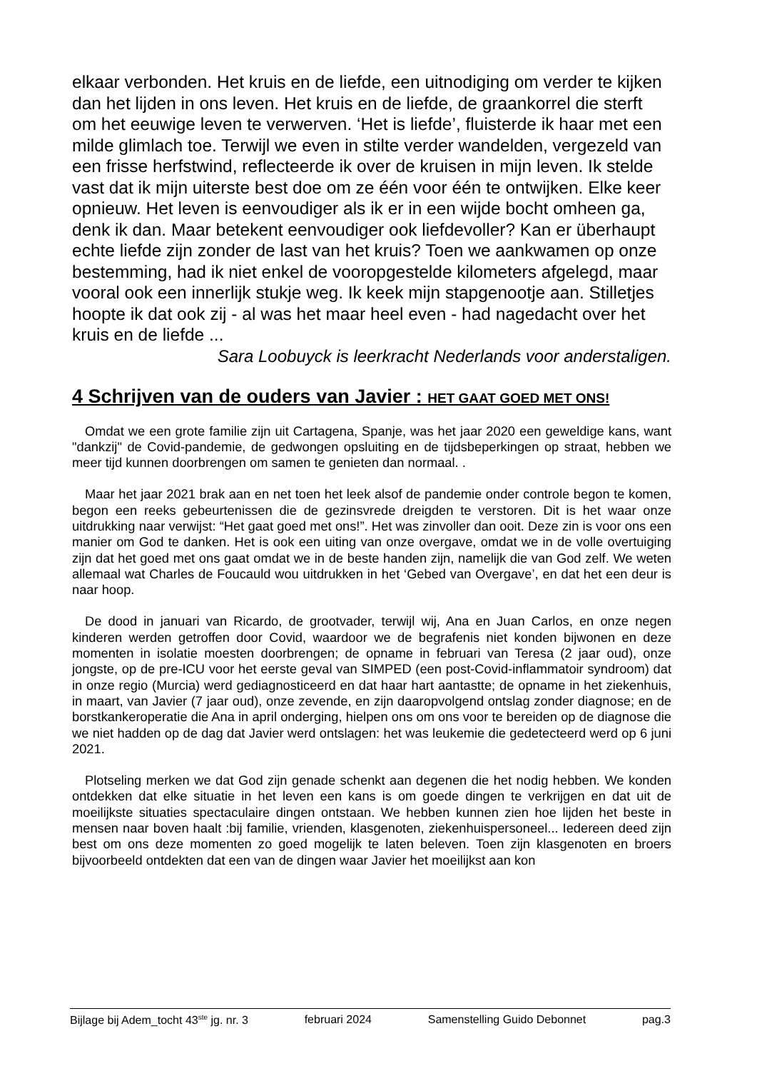elkaar verbonden. Het kruis en de liefde, een uitnodiging om verder te kijken dan het lijden in ons leven. Het kruis en de liefde, de graankorrel die sterft om het eeuwige leven te verwerven. ‘Het is liefde’, fluisterde ik haar met een milde glimlach toe. Terwijl we even in stilte verder wandelden, vergezeld van een frisse herfstwind, reflecteerde ik over de kruisen in mijn leven. Ik stelde vast dat ik mijn uiterste best doe om ze één voor één te ontwijken. Elke keer opnieuw. Het leven is eenvoudiger als ik er in een wijde bocht omheen ga, denk ik dan. Maar betekent eenvoudiger ook liefdevoller? Kan er überhaupt echte liefde zijn zonder de last van het kruis? Toen we aankwamen op onze bestemming, had ik niet enkel de vooropgestelde kilometers afgelegd, maar vooral ook een innerlijk stukje weg. Ik keek mijn stapgenootje aan. Stilletjes hoopte ik dat ook zij - al was het maar heel even - had nagedacht over het kruis en de liefde ...
Sara Loobuyck is leerkracht Nederlands voor anderstaligen.
4 Schrijven van de ouders van Javier : HET GAAT GOED MET ONS!
Omdat we een grote familie zijn uit Cartagena, Spanje, was het jaar 2020 een geweldige kans, want "dankzij" de Covid-pandemie, de gedwongen opsluiting en de tijdsbeperkingen op straat, hebben we meer tijd kunnen doorbrengen om samen te genieten dan normaal. .
Maar het jaar 2021 brak aan en net toen het leek alsof de pandemie onder controle begon te komen, begon een reeks gebeurtenissen die de gezinsvrede dreigden te verstoren. Dit is het waar onze uitdrukking naar verwijst: “Het gaat goed met ons!”. Het was zinvoller dan ooit. Deze zin is voor ons een manier om God te danken. Het is ook een uiting van onze overgave, omdat we in de volle overtuiging zijn dat het goed met ons gaat omdat we in de beste handen zijn, namelijk die van God zelf. We weten allemaal wat Charles de Foucauld wou uitdrukken in het ‘Gebed van Overgave’, en dat het een deur is naar hoop.
De dood in januari van Ricardo, de grootvader, terwijl wij, Ana en Juan Carlos, en onze negen kinderen werden getroffen door Covid, waardoor we de begrafenis niet konden bijwonen en deze momenten in isolatie moesten doorbrengen; de opname in februari van Teresa (2 jaar oud), onze jongste, op de pre-ICU voor het eerste geval van SIMPED (een post-Covid-inflammatoir syndroom) dat in onze regio (Murcia) werd gediagnosticeerd en dat haar hart aantastte; de opname in het ziekenhuis, in maart, van Javier (7 jaar oud), onze zevende, en zijn daaropvolgend ontslag zonder diagnose; en de borstkankeroperatie die Ana in april onderging, hielpen ons om ons voor te bereiden op de diagnose die we niet hadden op de dag dat Javier werd ontslagen: het was leukemie die gedetecteerd werd op 6 juni 2021.
Plotseling merken we dat God zijn genade schenkt aan degenen die het nodig hebben. We konden ontdekken dat elke situatie in het leven een kans is om goede dingen te verkrijgen en dat uit de moeilijkste situaties spectaculaire dingen ontstaan. We hebben kunnen zien hoe lijden het beste in mensen naar boven haalt :bij familie, vrienden, klasgenoten, ziekenhuispersoneel... Iedereen deed zijn best om ons deze momenten zo goed mogelijk te laten beleven. Toen zijn klasgenoten en broers bijvoorbeeld ontdekten dat een van de dingen waar Javier het moeilijkst aan kon
Bijlage bij Adem_tocht 43<sup>ste</sup> jg. nr. 3 februari 2024 Samenstelling Guido Debonnet pag.3